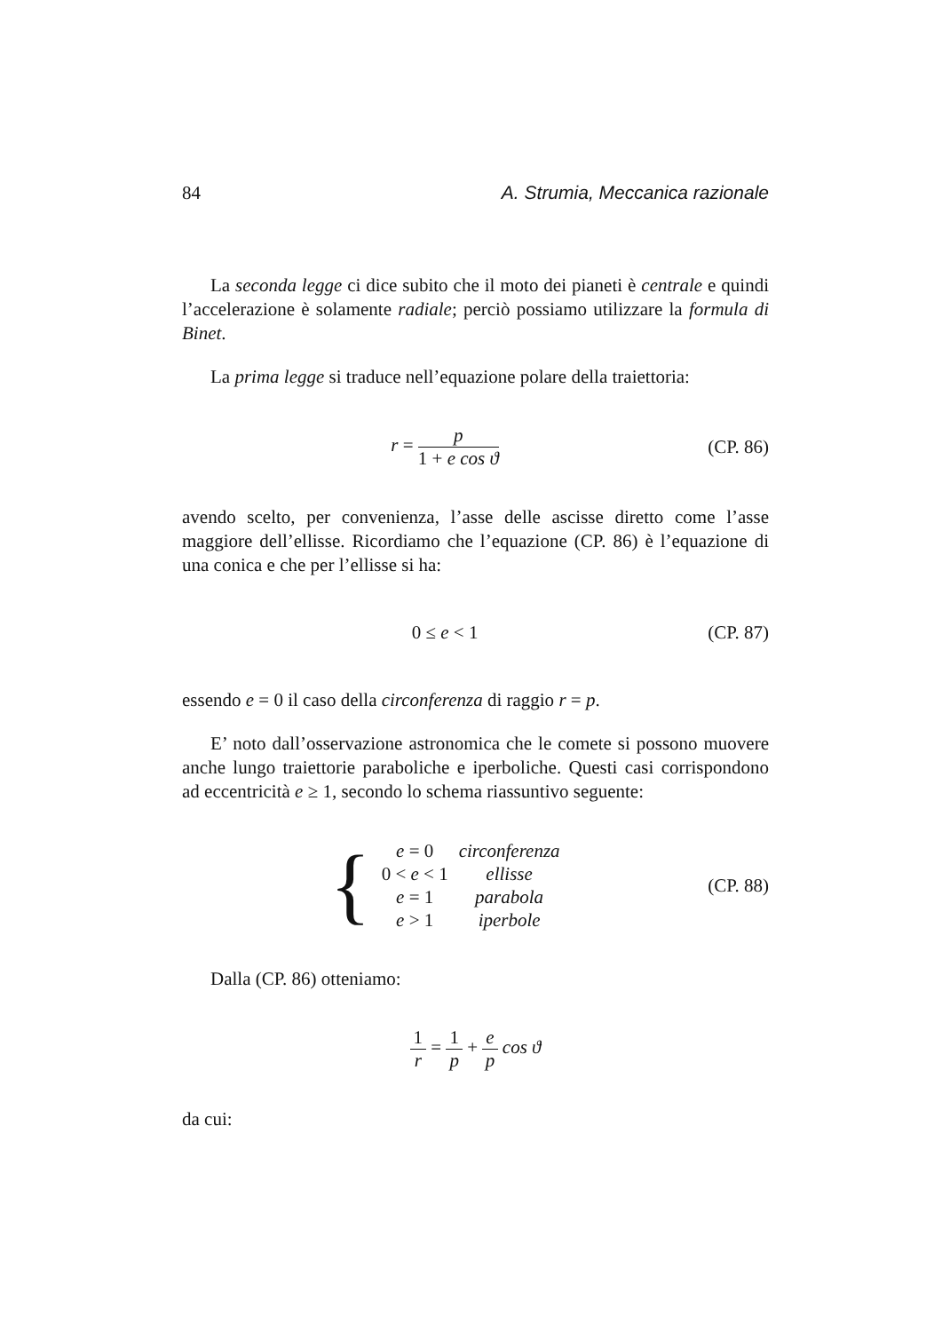84 A. Strumia, Meccanica razionale
La seconda legge ci dice subito che il moto dei pianeti è centrale e quindi l’accelerazione è solamente radiale; perciò possiamo utilizzare la formula di Binet.
La prima legge si traduce nell’equazione polare della traiettoria:
r = p 1 + e cos ϑ (CP. 86)
avendo scelto, per convenienza, l’asse delle ascisse diretto come l’asse maggiore dell’ellisse. Ricordiamo che l’equazione (CP. 86) è l’equazione di una conica e che per l’ellisse si ha:
0 ≤ e < 1 (CP. 87)
essendo e = 0 il caso della circonferenza di raggio r = p.
E’ noto dall’osservazione astronomica che le comete si possono muovere anche lungo traiettorie paraboliche e iperboliche. Questi casi corrispondono ad eccentricità e ≥ 1, secondo lo schema riassuntivo seguente:
| { | e = 0 | circonferenza |
| | 0 < e < 1 | ellisse |
| | e = 1 | parabola |
| | e > 1 | iperbole |
(CP. 88)
Dalla (CP. 86) otteniamo:
1 r = 1 p + e p cos ϑ
da cui: